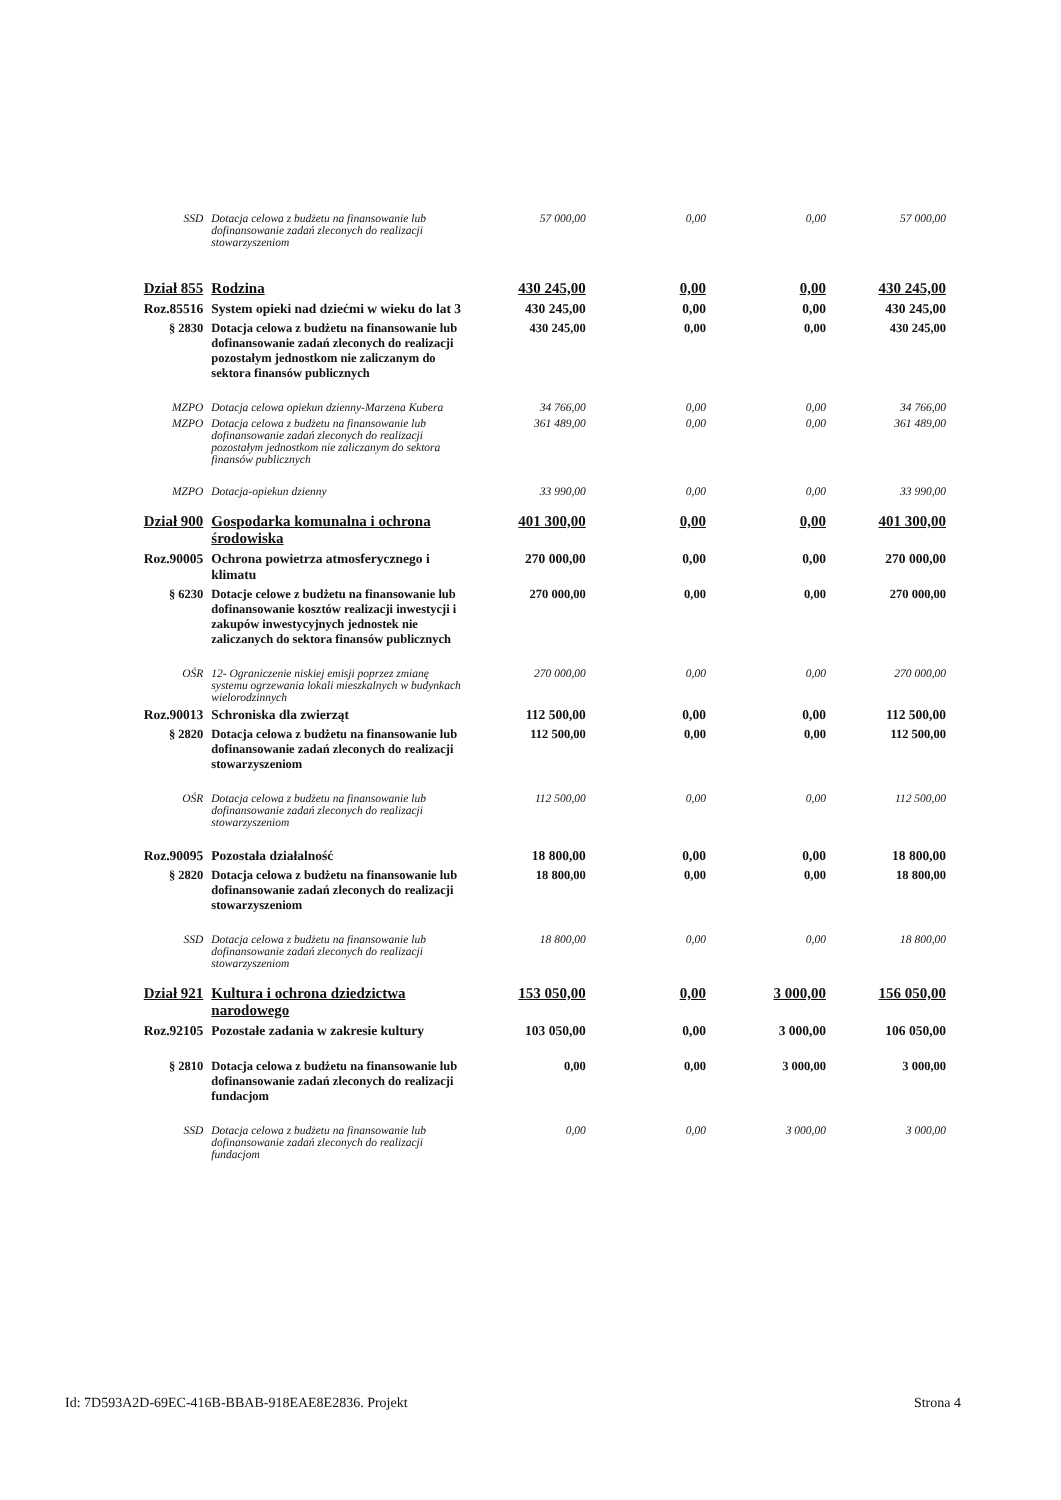| SSD | Dotacja celowa z budżetu na finansowanie lub dofinansowanie zadań zleconych do realizacji stowarzyszeniom | 57 000,00 | 0,00 | 0,00 | 57 000,00 |
| Dział 855 | Rodzina | 430 245,00 | 0,00 | 0,00 | 430 245,00 |
| Roz.85516 | System opieki nad dziećmi w wieku do lat 3 | 430 245,00 | 0,00 | 0,00 | 430 245,00 |
| § 2830 | Dotacja celowa z budżetu na finansowanie lub dofinansowanie zadań zleconych do realizacji pozostałym jednostkom nie zaliczanym do sektora finansów publicznych | 430 245,00 | 0,00 | 0,00 | 430 245,00 |
| MZPO | Dotacja celowa opiekun dzienny-Marzena Kubera | 34 766,00 | 0,00 | 0,00 | 34 766,00 |
| MZPO | Dotacja celowa z budżetu na finansowanie lub dofinansowanie zadań zleconych do realizacji pozostałym jednostkom nie zaliczanym do sektora finansów publicznych | 361 489,00 | 0,00 | 0,00 | 361 489,00 |
| MZPO | Dotacja-opiekun dzienny | 33 990,00 | 0,00 | 0,00 | 33 990,00 |
| Dział 900 | Gospodarka komunalna i ochrona środowiska | 401 300,00 | 0,00 | 0,00 | 401 300,00 |
| Roz.90005 | Ochrona powietrza atmosferycznego i klimatu | 270 000,00 | 0,00 | 0,00 | 270 000,00 |
| § 6230 | Dotacje celowe z budżetu na finansowanie lub dofinansowanie kosztów realizacji inwestycji i zakupów inwestycyjnych jednostek nie zaliczanych do sektora finansów publicznych | 270 000,00 | 0,00 | 0,00 | 270 000,00 |
| OŚR | 12- Ograniczenie niskiej emisji poprzez zmianę systemu ogrzewania lokali mieszkalnych w budynkach wielorodzinnych | 270 000,00 | 0,00 | 0,00 | 270 000,00 |
| Roz.90013 | Schroniska dla zwierząt | 112 500,00 | 0,00 | 0,00 | 112 500,00 |
| § 2820 | Dotacja celowa z budżetu na finansowanie lub dofinansowanie zadań zleconych do realizacji stowarzyszeniom | 112 500,00 | 0,00 | 0,00 | 112 500,00 |
| OŚR | Dotacja celowa z budżetu na finansowanie lub dofinansowanie zadań zleconych do realizacji stowarzyszeniom | 112 500,00 | 0,00 | 0,00 | 112 500,00 |
| Roz.90095 | Pozostała działalność | 18 800,00 | 0,00 | 0,00 | 18 800,00 |
| § 2820 | Dotacja celowa z budżetu na finansowanie lub dofinansowanie zadań zleconych do realizacji stowarzyszeniom | 18 800,00 | 0,00 | 0,00 | 18 800,00 |
| SSD | Dotacja celowa z budżetu na finansowanie lub dofinansowanie zadań zleconych do realizacji stowarzyszeniom | 18 800,00 | 0,00 | 0,00 | 18 800,00 |
| Dział 921 | Kultura i ochrona dziedzictwa narodowego | 153 050,00 | 0,00 | 3 000,00 | 156 050,00 |
| Roz.92105 | Pozostałe zadania w zakresie kultury | 103 050,00 | 0,00 | 3 000,00 | 106 050,00 |
| § 2810 | Dotacja celowa z budżetu na finansowanie lub dofinansowanie zadań zleconych do realizacji fundacjom | 0,00 | 0,00 | 3 000,00 | 3 000,00 |
| SSD | Dotacja celowa z budżetu na finansowanie lub dofinansowanie zadań zleconych do realizacji fundacjom | 0,00 | 0,00 | 3 000,00 | 3 000,00 |
Id: 7D593A2D-69EC-416B-BBAB-918EAE8E2836. Projekt Strona 4